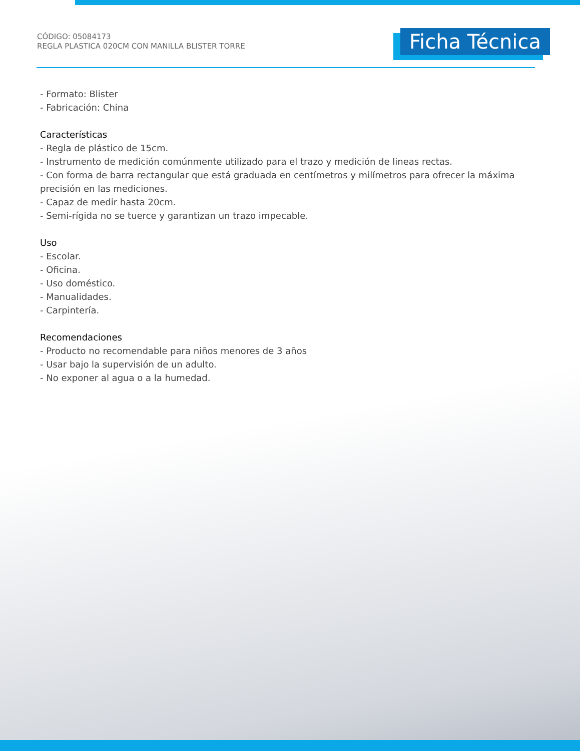CÓDIGO: 05084173
REGLA PLASTICA 020CM CON MANILLA BLISTER TORRE
Ficha Técnica
- Formato: Blister
- Fabricación: China
Características
- Regla de plástico de 15cm.
- Instrumento de medición comúnmente utilizado para el trazo y medición de lineas rectas.
- Con forma de barra rectangular que está graduada en centímetros y milímetros para ofrecer la máxima precisión en las mediciones.
- Capaz de medir hasta 20cm.
- Semi-rígida no se tuerce y garantizan un trazo impecable.
Uso
- Escolar.
- Oficina.
- Uso doméstico.
- Manualidades.
- Carpintería.
Recomendaciones
- Producto no recomendable para niños menores de 3 años
- Usar bajo la supervisión de un adulto.
- No exponer al agua o a la humedad.